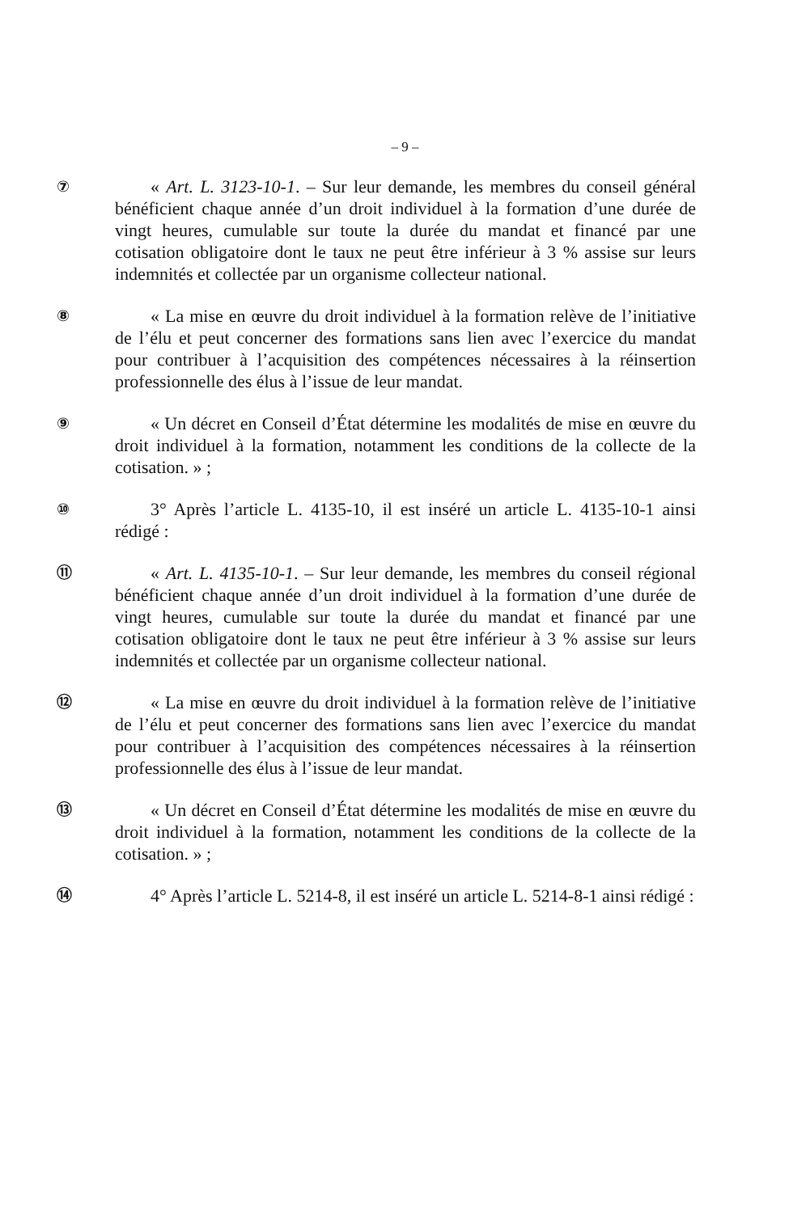– 9 –
⑦
« Art. L. 3123-10-1. – Sur leur demande, les membres du conseil général bénéficient chaque année d’un droit individuel à la formation d’une durée de vingt heures, cumulable sur toute la durée du mandat et financé par une cotisation obligatoire dont le taux ne peut être inférieur à 3 % assise sur leurs indemnités et collectée par un organisme collecteur national.
⑧
« La mise en œuvre du droit individuel à la formation relève de l’initiative de l’élu et peut concerner des formations sans lien avec l’exercice du mandat pour contribuer à l’acquisition des compétences nécessaires à la réinsertion professionnelle des élus à l’issue de leur mandat.
⑨
« Un décret en Conseil d’État détermine les modalités de mise en œuvre du droit individuel à la formation, notamment les conditions de la collecte de la cotisation. » ;
⑩
3° Après l’article L. 4135-10, il est inséré un article L. 4135-10-1 ainsi rédigé :
⑪
« Art. L. 4135-10-1. – Sur leur demande, les membres du conseil régional bénéficient chaque année d’un droit individuel à la formation d’une durée de vingt heures, cumulable sur toute la durée du mandat et financé par une cotisation obligatoire dont le taux ne peut être inférieur à 3 % assise sur leurs indemnités et collectée par un organisme collecteur national.
⑫
« La mise en œuvre du droit individuel à la formation relève de l’initiative de l’élu et peut concerner des formations sans lien avec l’exercice du mandat pour contribuer à l’acquisition des compétences nécessaires à la réinsertion professionnelle des élus à l’issue de leur mandat.
⑬
« Un décret en Conseil d’État détermine les modalités de mise en œuvre du droit individuel à la formation, notamment les conditions de la collecte de la cotisation. » ;
⑭
4° Après l’article L. 5214-8, il est inséré un article L. 5214-8-1 ainsi rédigé :